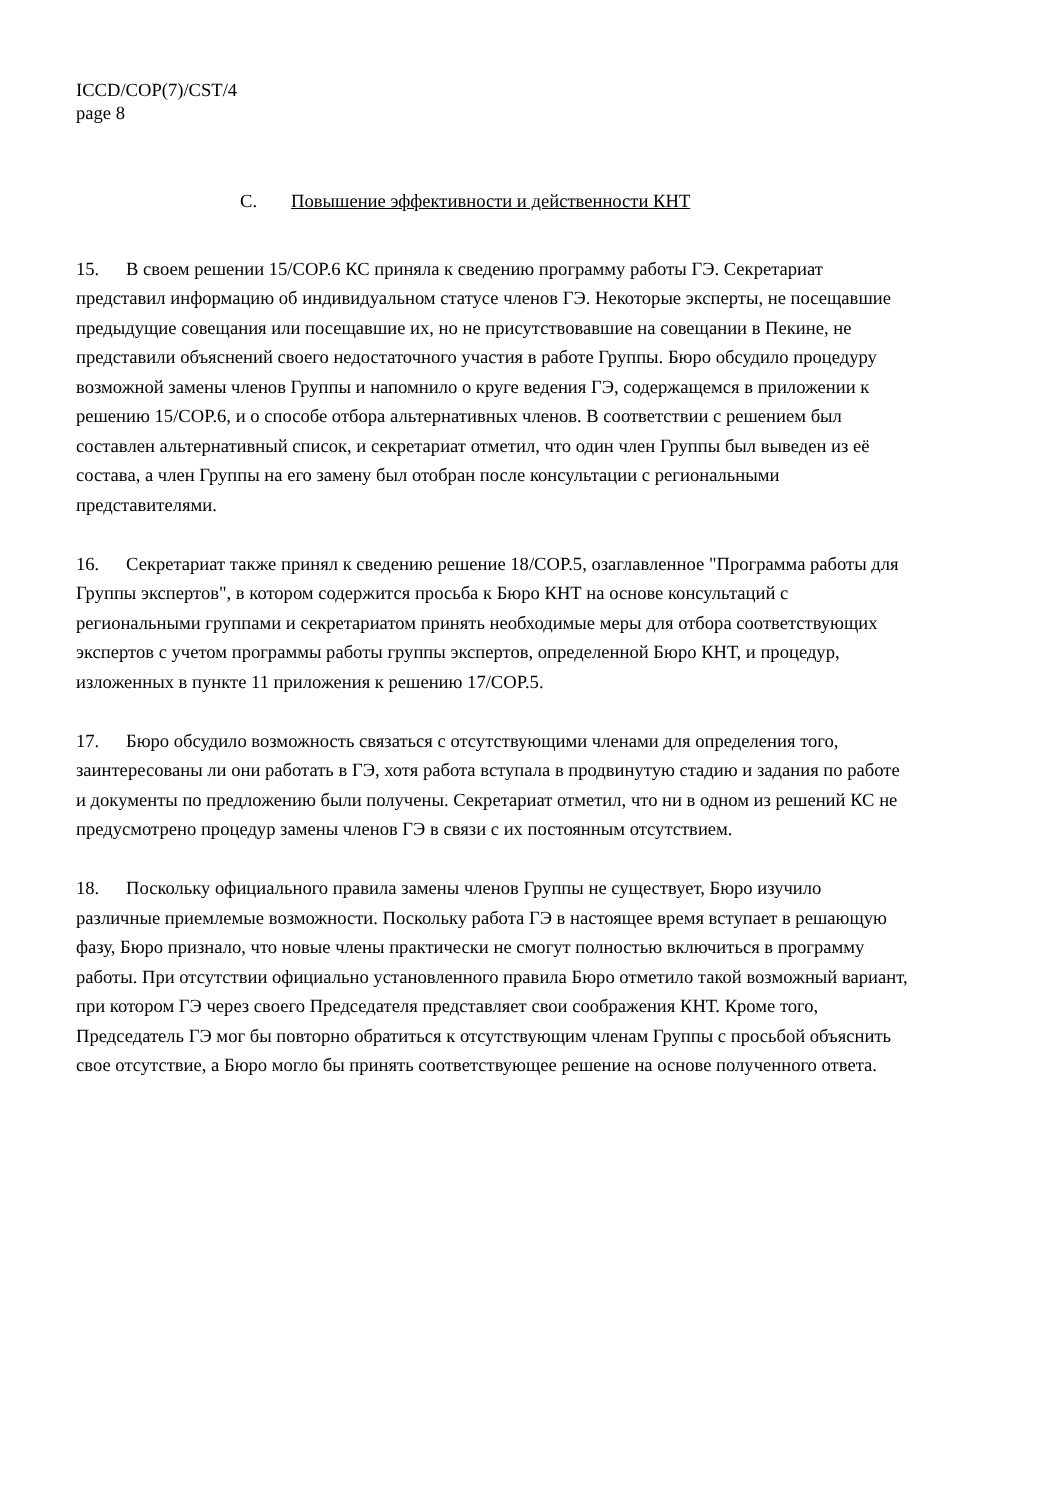ICCD/COP(7)/CST/4
page 8
C. Повышение эффективности и действенности КНТ
15. В своем решении 15/COP.6 КС приняла к сведению программу работы ГЭ. Секретариат представил информацию об индивидуальном статусе членов ГЭ. Некоторые эксперты, не посещавшие предыдущие совещания или посещавшие их, но не присутствовавшие на совещании в Пекине, не представили объяснений своего недостаточного участия в работе Группы. Бюро обсудило процедуру возможной замены членов Группы и напомнило о круге ведения ГЭ, содержащемся в приложении к решению 15/COP.6, и о способе отбора альтернативных членов. В соответствии с решением был составлен альтернативный список, и секретариат отметил, что один член Группы был выведен из её состава, а член Группы на его замену был отобран после консультации с региональными представителями.
16. Секретариат также принял к сведению решение 18/COP.5, озаглавленное "Программа работы для Группы экспертов", в котором содержится просьба к Бюро КНТ на основе консультаций с региональными группами и секретариатом принять необходимые меры для отбора соответствующих экспертов с учетом программы работы группы экспертов, определенной Бюро КНТ, и процедур, изложенных в пункте 11 приложения к решению 17/COP.5.
17. Бюро обсудило возможность связаться с отсутствующими членами для определения того, заинтересованы ли они работать в ГЭ, хотя работа вступала в продвинутую стадию и задания по работе и документы по предложению были получены. Секретариат отметил, что ни в одном из решений КС не предусмотрено процедур замены членов ГЭ в связи с их постоянным отсутствием.
18. Поскольку официального правила замены членов Группы не существует, Бюро изучило различные приемлемые возможности. Поскольку работа ГЭ в настоящее время вступает в решающую фазу, Бюро признало, что новые члены практически не смогут полностью включиться в программу работы. При отсутствии официально установленного правила Бюро отметило такой возможный вариант, при котором ГЭ через своего Председателя представляет свои соображения КНТ. Кроме того, Председатель ГЭ мог бы повторно обратиться к отсутствующим членам Группы с просьбой объяснить свое отсутствие, а Бюро могло бы принять соответствующее решение на основе полученного ответа.